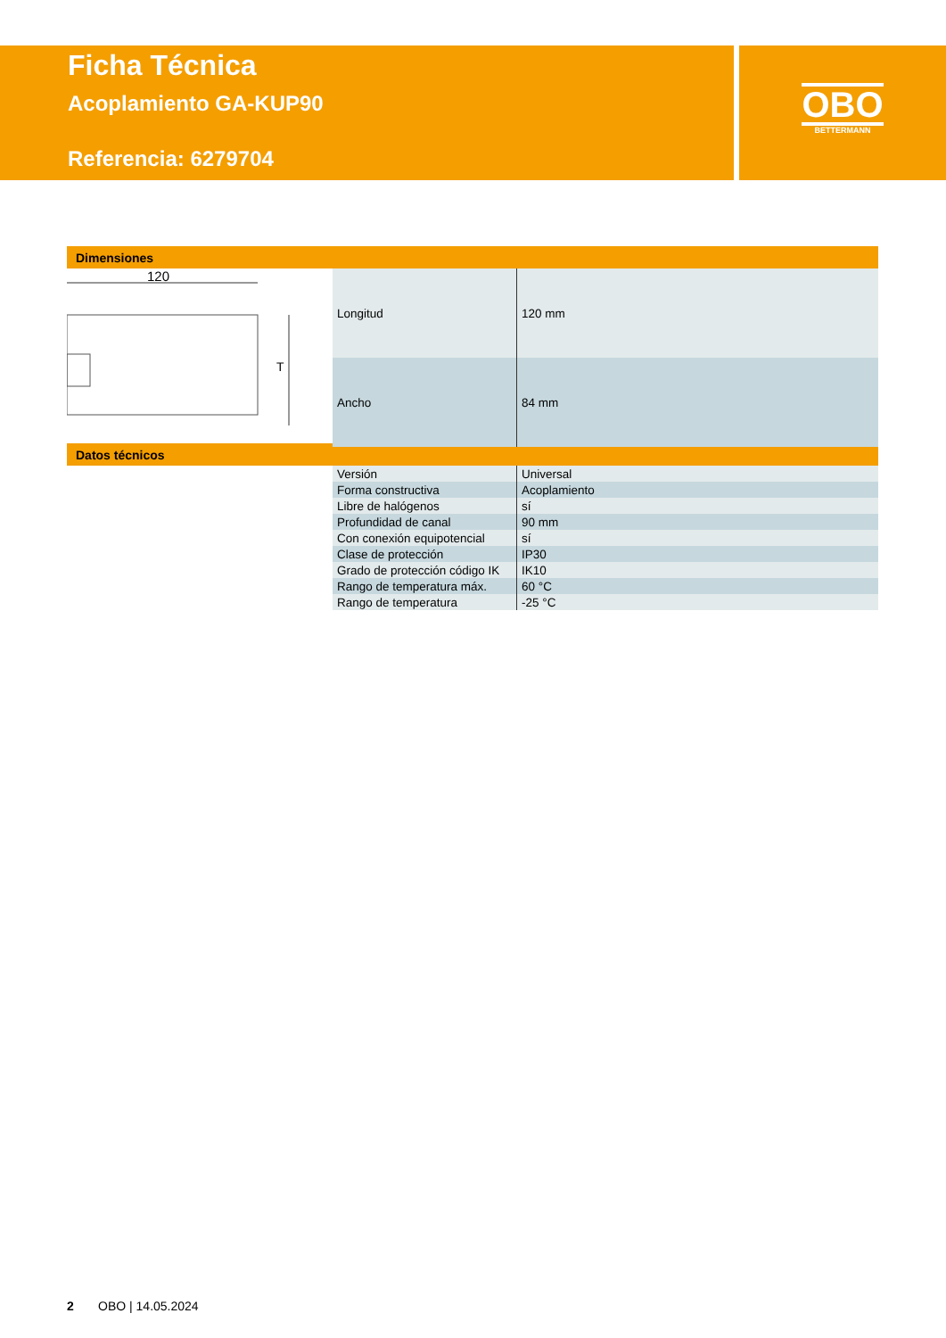Ficha Técnica
Acoplamiento GA-KUP90
Referencia: 6279704
OBO
BETTERMANN
Dimensiones
120
T
| Longitud | 120 mm |
| Ancho | 84 mm |
Datos técnicos
| Versión | Universal |
| Forma constructiva | Acoplamiento |
| Libre de halógenos | sí |
| Profundidad de canal | 90 mm |
| Con conexión equipotencial | sí |
| Clase de protección | IP30 |
| Grado de protección código IK | IK10 |
| Rango de temperatura máx. | 60 °C |
| Rango de temperatura | -25 °C |
2 OBO | 14.05.2024